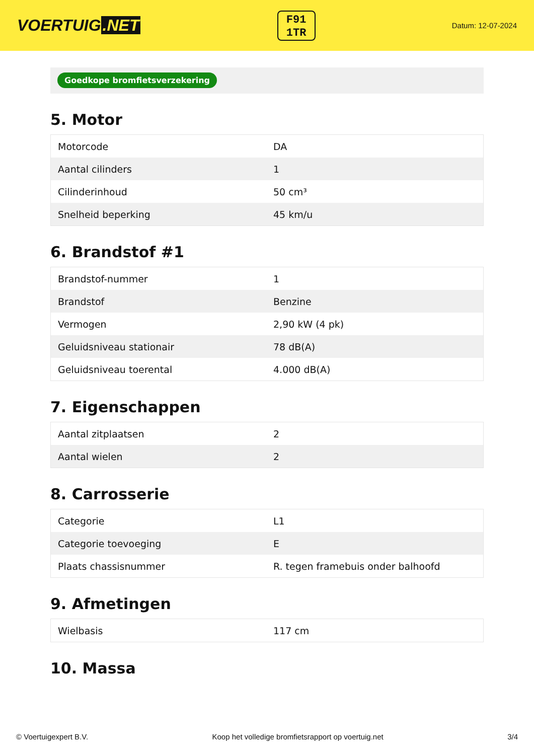VOERTUIG.NET
F91
1TR
Datum: 12-07-2024
Goedkope bromfietsverzekering
5. Motor
| Motorcode | DA |
| Aantal cilinders | 1 |
| Cilinderinhoud | 50 cm³ |
| Snelheid beperking | 45 km/u |
6. Brandstof #1
| Brandstof-nummer | 1 |
| Brandstof | Benzine |
| Vermogen | 2,90 kW (4 pk) |
| Geluidsniveau stationair | 78 dB(A) |
| Geluidsniveau toerental | 4.000 dB(A) |
7. Eigenschappen
| Aantal zitplaatsen | 2 |
| Aantal wielen | 2 |
8. Carrosserie
| Categorie | L1 |
| Categorie toevoeging | E |
| Plaats chassisnummer | R. tegen framebuis onder balhoofd |
9. Afmetingen
| Wielbasis | 117 cm |
10. Massa
© Voertuigexpert B.V. Koop het volledige bromfietsrapport op voertuig.net 3/4